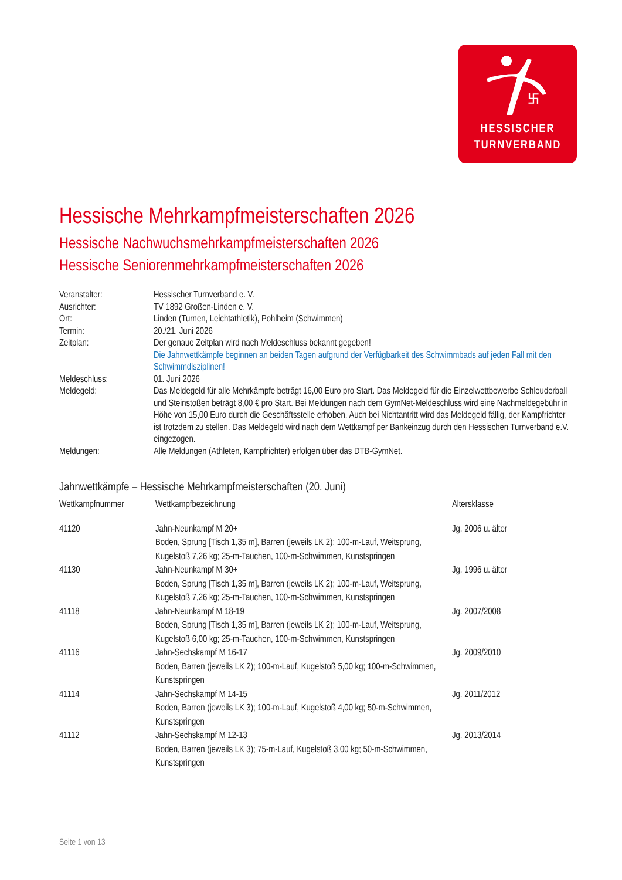卐
HESSISCHER
TURNVERBAND
Hessische Mehrkampfmeisterschaften 2026
Hessische Nachwuchsmehrkampfmeisterschaften 2026
Hessische Seniorenmehrkampfmeisterschaften 2026
| Veranstalter: | Hessischer Turnverband e. V. |
| Ausrichter: | TV 1892 Großen-Linden e. V. |
| Ort: | Linden (Turnen, Leichtathletik), Pohlheim (Schwimmen) |
| Termin: | 20./21. Juni 2026 |
| Zeitplan: | Der genaue Zeitplan wird nach Meldeschluss bekannt gegeben! Die Jahnwettkämpfe beginnen an beiden Tagen aufgrund der Verfügbarkeit des Schwimmbads auf jeden Fall mit den Schwimmdisziplinen! |
| Meldeschluss: | 01. Juni 2026 |
| Meldegeld: | Das Meldegeld für alle Mehrkämpfe beträgt 16,00 Euro pro Start. Das Meldegeld für die Einzelwettbewerbe Schleuderball und Steinstoßen beträgt 8,00 € pro Start. Bei Meldungen nach dem GymNet-Meldeschluss wird eine Nachmeldegebühr in Höhe von 15,00 Euro durch die Geschäftsstelle erhoben. Auch bei Nichtantritt wird das Meldegeld fällig, der Kampfrichter ist trotzdem zu stellen. Das Meldegeld wird nach dem Wettkampf per Bankeinzug durch den Hessischen Turnverband e.V. eingezogen. |
| Meldungen: | Alle Meldungen (Athleten, Kampfrichter) erfolgen über das DTB-GymNet. |
Jahnwettkämpfe – Hessische Mehrkampfmeisterschaften (20. Juni)
| Wettkampfnummer | Wettkampfbezeichnung | Altersklasse |
| --- | --- | --- |
| 41120 | Jahn-Neunkampf M 20+ Boden, Sprung [Tisch 1,35 m], Barren (jeweils LK 2); 100-m-Lauf, Weitsprung, Kugelstoß 7,26 kg; 25-m-Tauchen, 100-m-Schwimmen, Kunstspringen | Jg. 2006 u. älter |
| 41130 | Jahn-Neunkampf M 30+ Boden, Sprung [Tisch 1,35 m], Barren (jeweils LK 2); 100-m-Lauf, Weitsprung, Kugelstoß 7,26 kg; 25-m-Tauchen, 100-m-Schwimmen, Kunstspringen | Jg. 1996 u. älter |
| 41118 | Jahn-Neunkampf M 18-19 Boden, Sprung [Tisch 1,35 m], Barren (jeweils LK 2); 100-m-Lauf, Weitsprung, Kugelstoß 6,00 kg; 25-m-Tauchen, 100-m-Schwimmen, Kunstspringen | Jg. 2007/2008 |
| 41116 | Jahn-Sechskampf M 16-17 Boden, Barren (jeweils LK 2); 100-m-Lauf, Kugelstoß 5,00 kg; 100-m-Schwimmen, Kunstspringen | Jg. 2009/2010 |
| 41114 | Jahn-Sechskampf M 14-15 Boden, Barren (jeweils LK 3); 100-m-Lauf, Kugelstoß 4,00 kg; 50-m-Schwimmen, Kunstspringen | Jg. 2011/2012 |
| 41112 | Jahn-Sechskampf M 12-13 Boden, Barren (jeweils LK 3); 75-m-Lauf, Kugelstoß 3,00 kg; 50-m-Schwimmen, Kunstspringen | Jg. 2013/2014 |
Seite 1 von 13